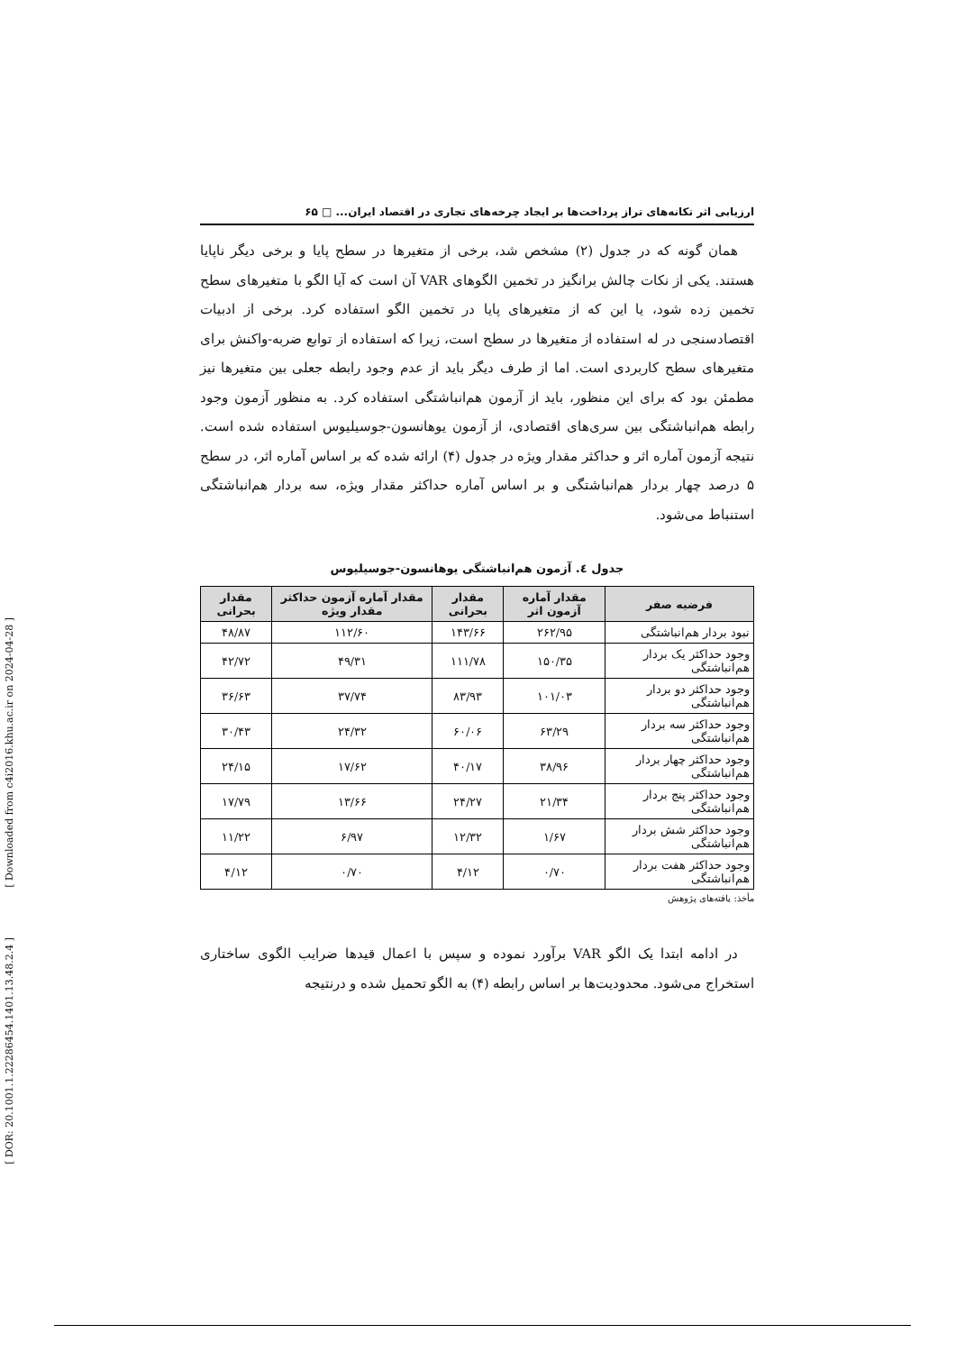[ Downloaded from c4i2016.khu.ac.ir on 2024-04-28 ]
[ DOR: 20.1001.1.22286454.1401.13.48.2.4 ]
ارزیابی اثر تکانه‌های تراز پرداخت‌ها بر ایجاد چرخه‌های تجاری در اقتصاد ایران... □ ۶۵
همان گونه که در جدول (۲) مشخص شد، برخی از متغیرها در سطح پایا و برخی دیگر ناپایا هستند. یکی از نکات چالش برانگیز در تخمین الگوهای VAR آن است که آیا الگو با متغیرهای سطح تخمین زده شود، یا این که از متغیرهای پایا در تخمین الگو استفاده کرد. برخی از ادبیات اقتصادسنجی در له استفاده از متغیرها در سطح است، زیرا که استفاده از توابع ضربه-واکنش برای متغیرهای سطح کاربردی است. اما از طرف دیگر باید از عدم وجود رابطه جعلی بین متغیرها نیز مطمئن بود که برای این منظور، باید از آزمون هم‌انباشتگی استفاده کرد. به منظور آزمون وجود رابطه هم‌انباشتگی بین سری‌های اقتصادی، از آزمون یوهانسون-جوسیلیوس استفاده شده است. نتیجه آزمون آماره اثر و حداکثر مقدار ویژه در جدول (۴) ارائه شده که بر اساس آماره اثر، در سطح ۵ درصد چهار بردار هم‌انباشتگی و بر اساس آماره حداکثر مقدار ویژه، سه بردار هم‌انباشتگی استنباط می‌شود.
جدول ٤. آزمون هم‌انباشتگی یوهانسون-جوسیلیوس
| فرضیه صفر | مقدار آماره آزمون اثر | مقدار بحرانی | مقدار آماره آزمون حداکثر مقدار ویژه | مقدار بحرانی |
| --- | --- | --- | --- | --- |
| نبود بردار هم‌انباشتگی | ۲۶۲/۹۵ | ۱۴۳/۶۶ | ۱۱۲/۶۰ | ۴۸/۸۷ |
| وجود حداکثر یک بردار هم‌انباشتگی | ۱۵۰/۳۵ | ۱۱۱/۷۸ | ۴۹/۳۱ | ۴۲/۷۲ |
| وجود حداکثر دو بردار هم‌انباشتگی | ۱۰۱/۰۳ | ۸۳/۹۳ | ۳۷/۷۴ | ۳۶/۶۳ |
| وجود حداکثر سه بردار هم‌انباشتگی | ۶۳/۲۹ | ۶۰/۰۶ | ۲۴/۳۲ | ۳۰/۴۳ |
| وجود حداکثر چهار بردار هم‌انباشتگی | ۳۸/۹۶ | ۴۰/۱۷ | ۱۷/۶۲ | ۲۴/۱۵ |
| وجود حداکثر پنج بردار هم‌انباشتگی | ۲۱/۳۴ | ۲۴/۲۷ | ۱۳/۶۶ | ۱۷/۷۹ |
| وجود حداکثر شش بردار هم‌انباشتگی | ۱/۶۷ | ۱۲/۳۲ | ۶/۹۷ | ۱۱/۲۲ |
| وجود حداکثر هفت بردار هم‌انباشتگی | ۰/۷۰ | ۴/۱۲ | ۰/۷۰ | ۴/۱۲ |
مأخذ: یافته‌های پژوهش
در ادامه ابتدا یک الگو VAR برآورد نموده و سپس با اعمال قیدها ضرایب الگوی ساختاری استخراج می‌شود. محدودیت‌ها بر اساس رابطه (۴) به الگو تحمیل شده و درنتیجه